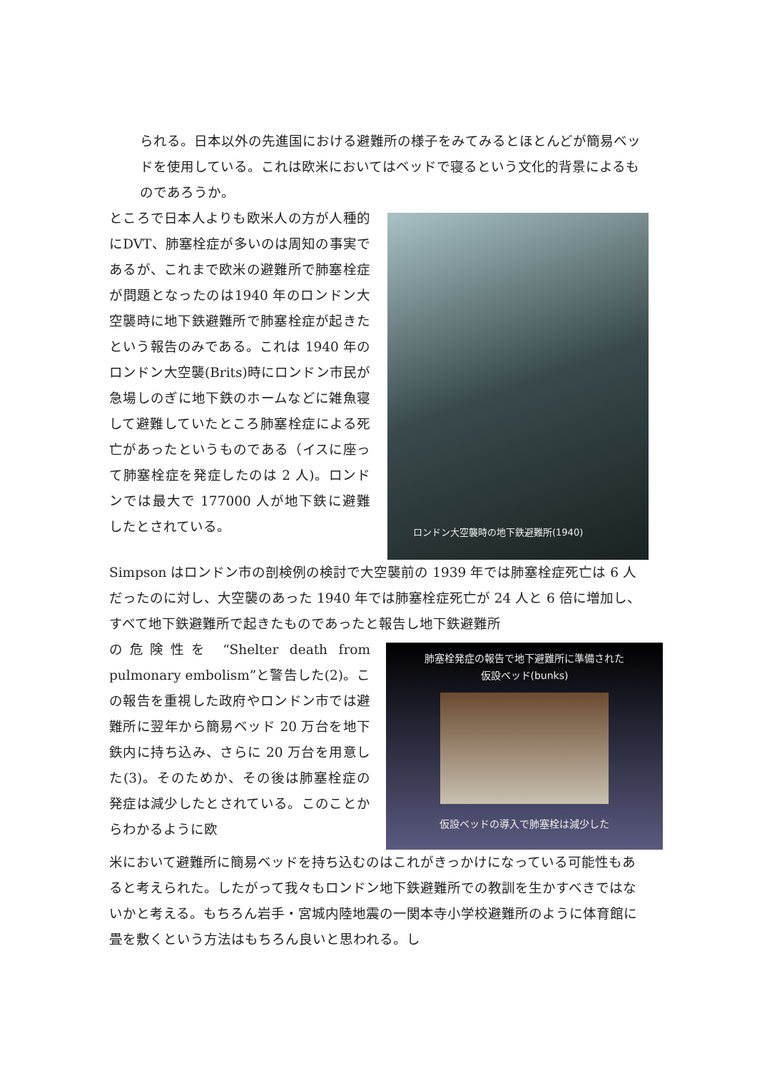られる。日本以外の先進国における避難所の様子をみてみるとほとんどが簡易ベッドを使用している。これは欧米においてはベッドで寝るという文化的背景によるものであろうか。
ところで日本人よりも欧米人の方が人種的にDVT、肺塞栓症が多いのは周知の事実であるが、これまで欧米の避難所で肺塞栓症が問題となったのは1940 年のロンドン大空襲時に地下鉄避難所で肺塞栓症が起きたという報告のみである。これは 1940 年のロンドン大空襲(Brits)時にロンドン市民が急場しのぎに地下鉄のホームなどに雑魚寝して避難していたところ肺塞栓症による死亡があったというものである（イスに座って肺塞栓症を発症したのは 2 人)。ロンドンでは最大で 177000 人が地下鉄に避難したとされている。
ロンドン大空襲時の地下鉄避難所(1940)
Simpson はロンドン市の剖検例の検討で大空襲前の 1939 年では肺塞栓症死亡は 6 人だったのに対し、大空襲のあった 1940 年では肺塞栓症死亡が 24 人と 6 倍に増加し、すべて地下鉄避難所で起きたものであったと報告し地下鉄避難所
の危険性を “Shelter death from pulmonary embolism”と警告した(2)。この報告を重視した政府やロンドン市では避難所に翌年から簡易ベッド 20 万台を地下鉄内に持ち込み、さらに 20 万台を用意した(3)。そのためか、その後は肺塞栓症の発症は減少したとされている。このことからわかるように欧
肺塞栓発症の報告で地下避難所に準備された
仮設ベッド(bunks)
仮設ベッドの導入で肺塞栓は減少した
米において避難所に簡易ベッドを持ち込むのはこれがきっかけになっている可能性もあると考えられた。したがって我々もロンドン地下鉄避難所での教訓を生かすべきではないかと考える。もちろん岩手・宮城内陸地震の一関本寺小学校避難所のように体育館に畳を敷くという方法はもちろん良いと思われる。し